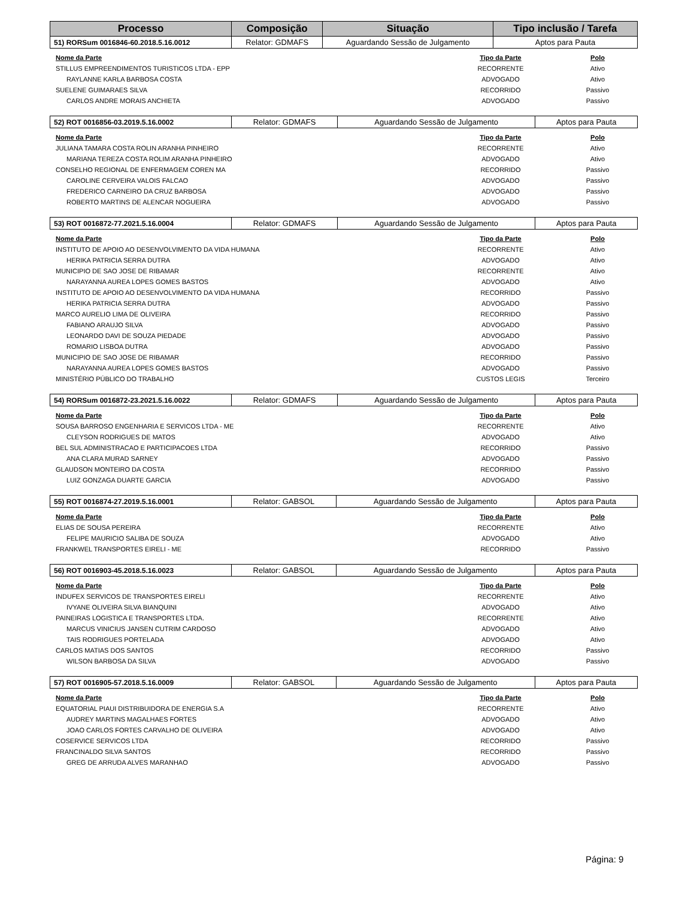| Processo | Composição | Situação | Tipo inclusão / Tarefa |
| --- | --- | --- | --- |
| 51) RORSum 0016846-60.2018.5.16.0012 | Relator: GDMAFS | Aguardando Sessão de Julgamento | Aptos para Pauta |
| Nome da Parte | Tipo da Parte | Polo |
| --- | --- | --- |
| STILLUS EMPREENDIMENTOS TURISTICOS LTDA - EPP | RECORRENTE | Ativo |
| RAYLANNE KARLA BARBOSA COSTA | ADVOGADO | Ativo |
| SUELENE GUIMARAES SILVA | RECORRIDO | Passivo |
| CARLOS ANDRE MORAIS ANCHIETA | ADVOGADO | Passivo |
| 52) ROT 0016856-03.2019.5.16.0002 | Relator: GDMAFS | Aguardando Sessão de Julgamento | Aptos para Pauta |
| Nome da Parte | Tipo da Parte | Polo |
| --- | --- | --- |
| JULIANA TAMARA COSTA ROLIN ARANHA PINHEIRO | RECORRENTE | Ativo |
| MARIANA TEREZA COSTA ROLIM ARANHA PINHEIRO | ADVOGADO | Ativo |
| CONSELHO REGIONAL DE ENFERMAGEM COREN MA | RECORRIDO | Passivo |
| CAROLINE CERVEIRA VALOIS FALCAO | ADVOGADO | Passivo |
| FREDERICO CARNEIRO DA CRUZ BARBOSA | ADVOGADO | Passivo |
| ROBERTO MARTINS DE ALENCAR NOGUEIRA | ADVOGADO | Passivo |
| 53) ROT 0016872-77.2021.5.16.0004 | Relator: GDMAFS | Aguardando Sessão de Julgamento | Aptos para Pauta |
| Nome da Parte | Tipo da Parte | Polo |
| --- | --- | --- |
| INSTITUTO DE APOIO AO DESENVOLVIMENTO DA VIDA HUMANA | RECORRENTE | Ativo |
| HERIKA PATRICIA SERRA DUTRA | ADVOGADO | Ativo |
| MUNICIPIO DE SAO JOSE DE RIBAMAR | RECORRENTE | Ativo |
| NARAYANNA AUREA LOPES GOMES BASTOS | ADVOGADO | Ativo |
| INSTITUTO DE APOIO AO DESENVOLVIMENTO DA VIDA HUMANA | RECORRIDO | Passivo |
| HERIKA PATRICIA SERRA DUTRA | ADVOGADO | Passivo |
| MARCO AURELIO LIMA DE OLIVEIRA | RECORRIDO | Passivo |
| FABIANO ARAUJO SILVA | ADVOGADO | Passivo |
| LEONARDO DAVI DE SOUZA PIEDADE | ADVOGADO | Passivo |
| ROMARIO LISBOA DUTRA | ADVOGADO | Passivo |
| MUNICIPIO DE SAO JOSE DE RIBAMAR | RECORRIDO | Passivo |
| NARAYANNA AUREA LOPES GOMES BASTOS | ADVOGADO | Passivo |
| MINISTÉRIO PÚBLICO DO TRABALHO | CUSTOS LEGIS | Terceiro |
| 54) RORSum 0016872-23.2021.5.16.0022 | Relator: GDMAFS | Aguardando Sessão de Julgamento | Aptos para Pauta |
| Nome da Parte | Tipo da Parte | Polo |
| --- | --- | --- |
| SOUSA BARROSO ENGENHARIA E SERVICOS LTDA - ME | RECORRENTE | Ativo |
| CLEYSON RODRIGUES DE MATOS | ADVOGADO | Ativo |
| BEL SUL ADMINISTRACAO E PARTICIPACOES LTDA | RECORRIDO | Passivo |
| ANA CLARA MURAD SARNEY | ADVOGADO | Passivo |
| GLAUDSON MONTEIRO DA COSTA | RECORRIDO | Passivo |
| LUIZ GONZAGA DUARTE GARCIA | ADVOGADO | Passivo |
| 55) ROT 0016874-27.2019.5.16.0001 | Relator: GABSOL | Aguardando Sessão de Julgamento | Aptos para Pauta |
| Nome da Parte | Tipo da Parte | Polo |
| --- | --- | --- |
| ELIAS DE SOUSA PEREIRA | RECORRENTE | Ativo |
| FELIPE MAURICIO SALIBA DE SOUZA | ADVOGADO | Ativo |
| FRANKWEL TRANSPORTES EIRELI - ME | RECORRIDO | Passivo |
| 56) ROT 0016903-45.2018.5.16.0023 | Relator: GABSOL | Aguardando Sessão de Julgamento | Aptos para Pauta |
| Nome da Parte | Tipo da Parte | Polo |
| --- | --- | --- |
| INDUFEX SERVICOS DE TRANSPORTES EIRELI | RECORRENTE | Ativo |
| IVYANE OLIVEIRA SILVA BIANQUINI | ADVOGADO | Ativo |
| PAINEIRAS LOGISTICA E TRANSPORTES LTDA. | RECORRENTE | Ativo |
| MARCUS VINICIUS JANSEN CUTRIM CARDOSO | ADVOGADO | Ativo |
| TAIS RODRIGUES PORTELADA | ADVOGADO | Ativo |
| CARLOS MATIAS DOS SANTOS | RECORRIDO | Passivo |
| WILSON BARBOSA DA SILVA | ADVOGADO | Passivo |
| 57) ROT 0016905-57.2018.5.16.0009 | Relator: GABSOL | Aguardando Sessão de Julgamento | Aptos para Pauta |
| Nome da Parte | Tipo da Parte | Polo |
| --- | --- | --- |
| EQUATORIAL PIAUI DISTRIBUIDORA DE ENERGIA S.A | RECORRENTE | Ativo |
| AUDREY MARTINS MAGALHAES FORTES | ADVOGADO | Ativo |
| JOAO CARLOS FORTES CARVALHO DE OLIVEIRA | ADVOGADO | Ativo |
| COSERVICE SERVICOS LTDA | RECORRIDO | Passivo |
| FRANCINALDO SILVA SANTOS | RECORRIDO | Passivo |
| GREG DE ARRUDA ALVES MARANHAO | ADVOGADO | Passivo |
Página: 9